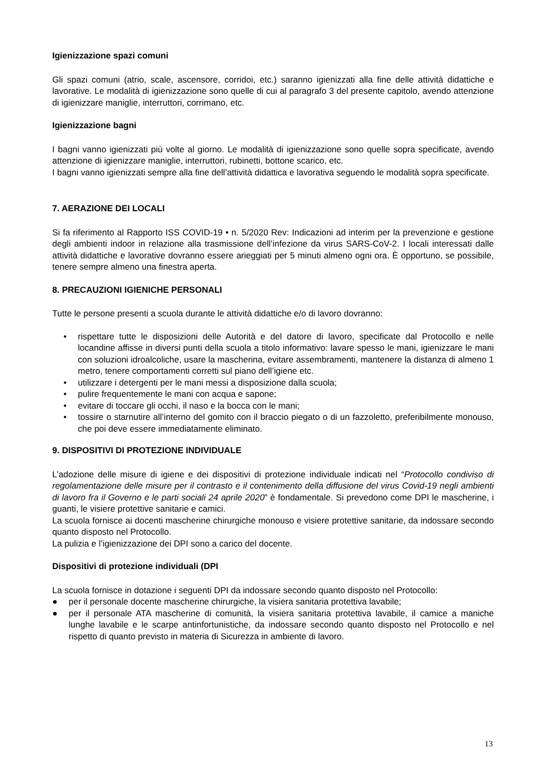Igienizzazione spazi comuni
Gli spazi comuni (atrio, scale, ascensore, corridoi, etc.) saranno igienizzati alla fine delle attività didattiche e lavorative. Le modalità di igienizzazione sono quelle di cui al paragrafo 3 del presente capitolo, avendo attenzione di igienizzare maniglie, interruttori, corrimano, etc.
Igienizzazione bagni
I bagni vanno igienizzati più volte al giorno. Le modalità di igienizzazione sono quelle sopra specificate, avendo attenzione di igienizzare maniglie, interruttori, rubinetti, bottone scarico, etc.
I bagni vanno igienizzati sempre alla fine dell’attività didattica e lavorativa seguendo le modalità sopra specificate.
7. AERAZIONE DEI LOCALI
Si fa riferimento al Rapporto ISS COVID-19 • n. 5/2020 Rev: Indicazioni ad interim per la prevenzione e gestione degli ambienti indoor in relazione alla trasmissione dell’infezione da virus SARS-CoV-2. I locali interessati dalle attività didattiche e lavorative dovranno essere arieggiati per 5 minuti almeno ogni ora. È opportuno, se possibile, tenere sempre almeno una finestra aperta.
8. PRECAUZIONI IGIENICHE PERSONALI
Tutte le persone presenti a scuola durante le attività didattiche e/o di lavoro dovranno:
• rispettare tutte le disposizioni delle Autorità e del datore di lavoro, specificate dal Protocollo e nelle locandine affisse in diversi punti della scuola a titolo informativo: lavare spesso le mani, igienizzare le mani con soluzioni idroalcoliche, usare la mascherina, evitare assembramenti, mantenere la distanza di almeno 1 metro, tenere comportamenti corretti sul piano dell’igiene etc.
• utilizzare i detergenti per le mani messi a disposizione dalla scuola;
• pulire frequentemente le mani con acqua e sapone;
• evitare di toccare gli occhi, il naso e la bocca con le mani;
• tossire o starnutire all’interno del gomito con il braccio piegato o di un fazzoletto, preferibilmente monouso, che poi deve essere immediatamente eliminato.
9. DISPOSITIVI DI PROTEZIONE INDIVIDUALE
L’adozione delle misure di igiene e dei dispositivi di protezione individuale indicati nel “Protocollo condiviso di regolamentazione delle misure per il contrasto e il contenimento della diffusione del virus Covid-19 negli ambienti di lavoro fra il Governo e le parti sociali 24 aprile 2020” è fondamentale. Si prevedono come DPI le mascherine, i guanti, le visiere protettive sanitarie e camici.
La scuola fornisce ai docenti mascherine chirurgiche monouso e visiere protettive sanitarie, da indossare secondo quanto disposto nel Protocollo.
La pulizia e l’igienizzazione dei DPI sono a carico del docente.
Dispositivi di protezione individuali (DPI
La scuola fornisce in dotazione i seguenti DPI da indossare secondo quanto disposto nel Protocollo:
● per il personale docente mascherine chirurgiche, la visiera sanitaria protettiva lavabile;
● per il personale ATA mascherine di comunità, la visiera sanitaria protettiva lavabile, il camice a maniche lunghe lavabile e le scarpe antinfortunistiche, da indossare secondo quanto disposto nel Protocollo e nel rispetto di quanto previsto in materia di Sicurezza in ambiente di lavoro.
13